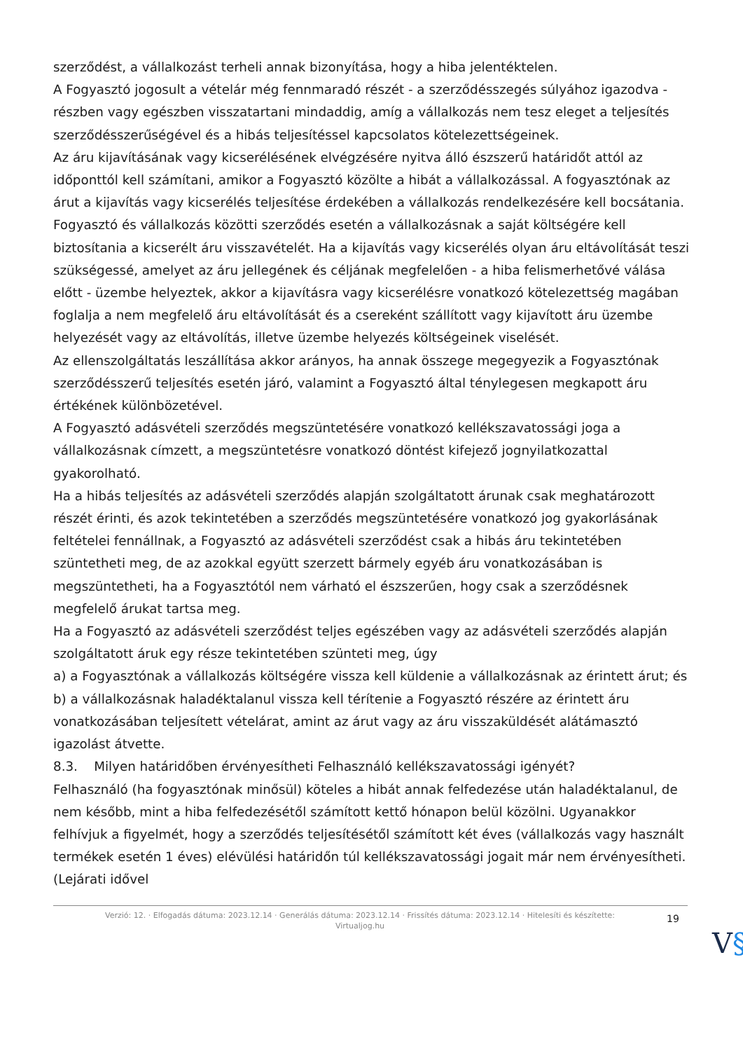szerződést, a vállalkozást terheli annak bizonyítása, hogy a hiba jelentéktelen.
A Fogyasztó jogosult a vételár még fennmaradó részét - a szerződésszegés súlyához igazodva - részben vagy egészben visszatartani mindaddig, amíg a vállalkozás nem tesz eleget a teljesítés szerződésszerűségével és a hibás teljesítéssel kapcsolatos kötelezettségeinek.
Az áru kijavításának vagy kicserélésének elvégzésére nyitva álló észszerű határidőt attól az időponttól kell számítani, amikor a Fogyasztó közölte a hibát a vállalkozással. A fogyasztónak az árut a kijavítás vagy kicserélés teljesítése érdekében a vállalkozás rendelkezésére kell bocsátania.
Fogyasztó és vállalkozás közötti szerződés esetén a vállalkozásnak a saját költségére kell biztosítania a kicserélt áru visszavételét. Ha a kijavítás vagy kicserélés olyan áru eltávolítását teszi szükségessé, amelyet az áru jellegének és céljának megfelelően - a hiba felismerhetővé válása előtt - üzembe helyeztek, akkor a kijavításra vagy kicserélésre vonatkozó kötelezettség magában foglalja a nem megfelelő áru eltávolítását és a csereként szállított vagy kijavított áru üzembe helyezését vagy az eltávolítás, illetve üzembe helyezés költségeinek viselését.
Az ellenszolgáltatás leszállítása akkor arányos, ha annak összege megegyezik a Fogyasztónak szerződésszerű teljesítés esetén járó, valamint a Fogyasztó által ténylegesen megkapott áru értékének különbözetével.
A Fogyasztó adásvételi szerződés megszüntetésére vonatkozó kellékszavatossági joga a vállalkozásnak címzett, a megszüntetésre vonatkozó döntést kifejező jognyilatkozattal gyakorolható.
Ha a hibás teljesítés az adásvételi szerződés alapján szolgáltatott árunak csak meghatározott részét érinti, és azok tekintetében a szerződés megszüntetésére vonatkozó jog gyakorlásának feltételei fennállnak, a Fogyasztó az adásvételi szerződést csak a hibás áru tekintetében szüntetheti meg, de az azokkal együtt szerzett bármely egyéb áru vonatkozásában is megszüntetheti, ha a Fogyasztótól nem várható el észszerűen, hogy csak a szerződésnek megfelelő árukat tartsa meg.
Ha a Fogyasztó az adásvételi szerződést teljes egészében vagy az adásvételi szerződés alapján szolgáltatott áruk egy része tekintetében szünteti meg, úgy
a) a Fogyasztónak a vállalkozás költségére vissza kell küldenie a vállalkozásnak az érintett árut; és
b) a vállalkozásnak haladéktalanul vissza kell térítenie a Fogyasztó részére az érintett áru vonatkozásában teljesített vételárat, amint az árut vagy az áru visszaküldését alátámasztó igazolást átvette.
8.3. Milyen határidőben érvényesítheti Felhasználó kellékszavatossági igényét?
Felhasználó (ha fogyasztónak minősül) köteles a hibát annak felfedezése után haladéktalanul, de nem később, mint a hiba felfedezésétől számított kettő hónapon belül közölni. Ugyanakkor felhívjuk a figyelmét, hogy a szerződés teljesítésétől számított két éves (vállalkozás vagy használt termékek esetén 1 éves) elévülési határidőn túl kellékszavatossági jogait már nem érvényesítheti. (Lejárati idővel
Verzió: 12. · Elfogadás dátuma: 2023.12.14 · Generálás dátuma: 2023.12.14 · Frissítés dátuma: 2023.12.14 · Hitelesíti és készítette: Virtualjog.hu
19
V§